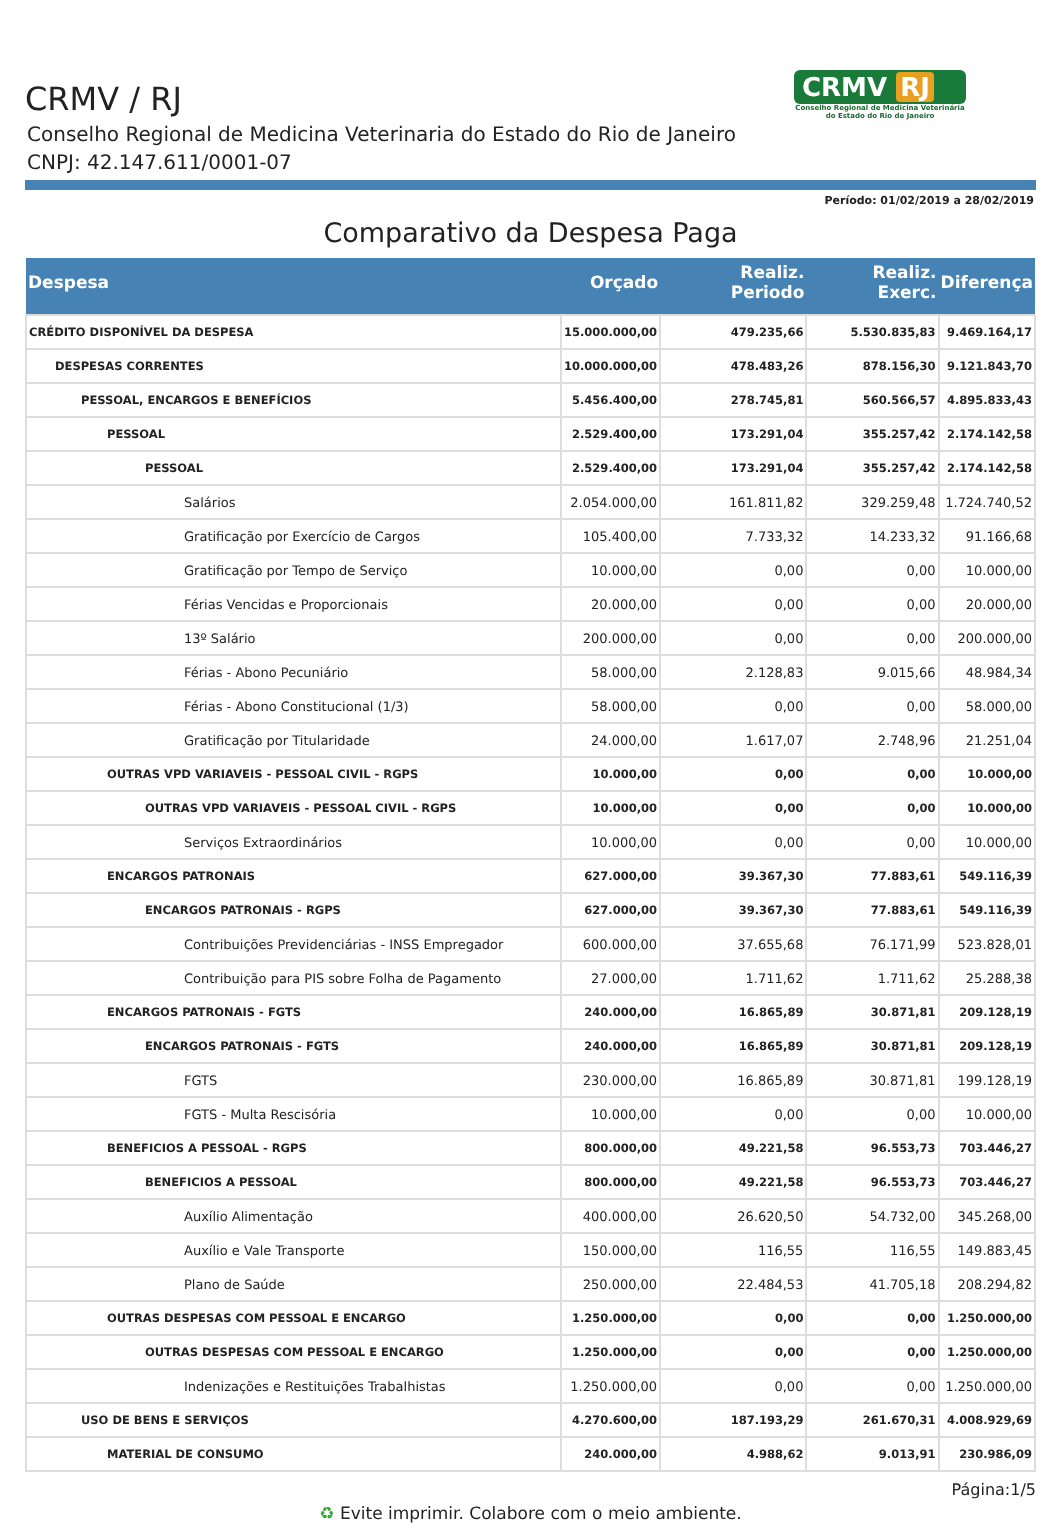CRMV / RJ
Conselho Regional de Medicina Veterinaria do Estado do Rio de Janeiro
CNPJ: 42.147.611/0001-07
CRMV RJ
Conselho Regional de Medicina Veterinária
do Estado do Rio de Janeiro
Período: 01/02/2019 a 28/02/2019
Comparativo da Despesa Paga
| Despesa | Orçado | Realiz. Periodo | Realiz. Exerc. | Diferença |
| --- | --- | --- | --- | --- |
| CRÉDITO DISPONÍVEL DA DESPESA | 15.000.000,00 | 479.235,66 | 5.530.835,83 | 9.469.164,17 |
| DESPESAS CORRENTES | 10.000.000,00 | 478.483,26 | 878.156,30 | 9.121.843,70 |
| PESSOAL, ENCARGOS E BENEFÍCIOS | 5.456.400,00 | 278.745,81 | 560.566,57 | 4.895.833,43 |
| PESSOAL | 2.529.400,00 | 173.291,04 | 355.257,42 | 2.174.142,58 |
| PESSOAL | 2.529.400,00 | 173.291,04 | 355.257,42 | 2.174.142,58 |
| Salários | 2.054.000,00 | 161.811,82 | 329.259,48 | 1.724.740,52 |
| Gratificação por Exercício de Cargos | 105.400,00 | 7.733,32 | 14.233,32 | 91.166,68 |
| Gratificação por Tempo de Serviço | 10.000,00 | 0,00 | 0,00 | 10.000,00 |
| Férias Vencidas e Proporcionais | 20.000,00 | 0,00 | 0,00 | 20.000,00 |
| 13º Salário | 200.000,00 | 0,00 | 0,00 | 200.000,00 |
| Férias - Abono Pecuniário | 58.000,00 | 2.128,83 | 9.015,66 | 48.984,34 |
| Férias - Abono Constitucional (1/3) | 58.000,00 | 0,00 | 0,00 | 58.000,00 |
| Gratificação por Titularidade | 24.000,00 | 1.617,07 | 2.748,96 | 21.251,04 |
| OUTRAS VPD VARIAVEIS - PESSOAL CIVIL - RGPS | 10.000,00 | 0,00 | 0,00 | 10.000,00 |
| OUTRAS VPD VARIAVEIS - PESSOAL CIVIL - RGPS | 10.000,00 | 0,00 | 0,00 | 10.000,00 |
| Serviços Extraordinários | 10.000,00 | 0,00 | 0,00 | 10.000,00 |
| ENCARGOS PATRONAIS | 627.000,00 | 39.367,30 | 77.883,61 | 549.116,39 |
| ENCARGOS PATRONAIS - RGPS | 627.000,00 | 39.367,30 | 77.883,61 | 549.116,39 |
| Contribuições Previdenciárias - INSS Empregador | 600.000,00 | 37.655,68 | 76.171,99 | 523.828,01 |
| Contribuição para PIS sobre Folha de Pagamento | 27.000,00 | 1.711,62 | 1.711,62 | 25.288,38 |
| ENCARGOS PATRONAIS - FGTS | 240.000,00 | 16.865,89 | 30.871,81 | 209.128,19 |
| ENCARGOS PATRONAIS - FGTS | 240.000,00 | 16.865,89 | 30.871,81 | 209.128,19 |
| FGTS | 230.000,00 | 16.865,89 | 30.871,81 | 199.128,19 |
| FGTS - Multa Rescisória | 10.000,00 | 0,00 | 0,00 | 10.000,00 |
| BENEFICIOS A PESSOAL - RGPS | 800.000,00 | 49.221,58 | 96.553,73 | 703.446,27 |
| BENEFICIOS A PESSOAL | 800.000,00 | 49.221,58 | 96.553,73 | 703.446,27 |
| Auxílio Alimentação | 400.000,00 | 26.620,50 | 54.732,00 | 345.268,00 |
| Auxílio e Vale Transporte | 150.000,00 | 116,55 | 116,55 | 149.883,45 |
| Plano de Saúde | 250.000,00 | 22.484,53 | 41.705,18 | 208.294,82 |
| OUTRAS DESPESAS COM PESSOAL E ENCARGO | 1.250.000,00 | 0,00 | 0,00 | 1.250.000,00 |
| OUTRAS DESPESAS COM PESSOAL E ENCARGO | 1.250.000,00 | 0,00 | 0,00 | 1.250.000,00 |
| Indenizações e Restituições Trabalhistas | 1.250.000,00 | 0,00 | 0,00 | 1.250.000,00 |
| USO DE BENS E SERVIÇOS | 4.270.600,00 | 187.193,29 | 261.670,31 | 4.008.929,69 |
| MATERIAL DE CONSUMO | 240.000,00 | 4.988,62 | 9.013,91 | 230.986,09 |
Página:1/5
♻ Evite imprimir. Colabore com o meio ambiente.